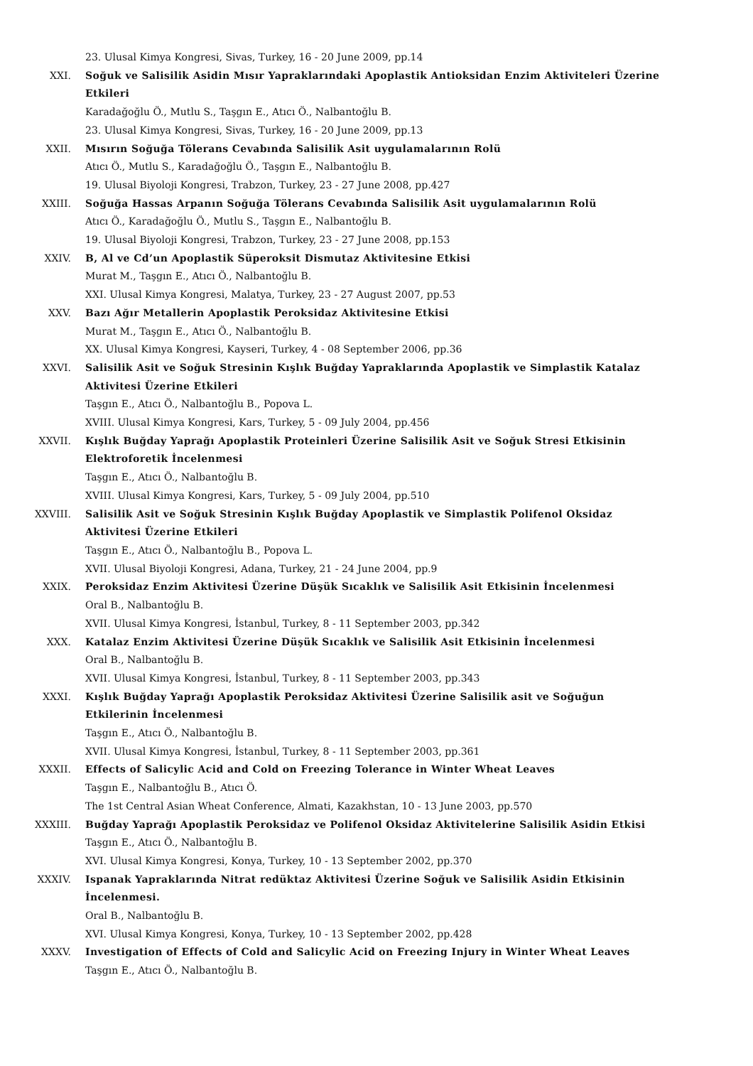23. Ulusal Kimya Kongresi, Sivas, Turkey, 16 - 20 June 2009, pp.14
XXI. Soğuk ve Salisilik Asidin Mısır Yapraklarındaki Apoplastik Antioksidan Enzim Aktiviteleri Üzerine Etkileri
Karadağoğlu Ö., Mutlu S., Taşgın E., Atıcı Ö., Nalbantoğlu B.
23. Ulusal Kimya Kongresi, Sivas, Turkey, 16 - 20 June 2009, pp.13
XXII. Mısırın Soğuğa Tölerans Cevabında Salisilik Asit uygulamalarının Rolü
Atıcı Ö., Mutlu S., Karadağoğlu Ö., Taşgın E., Nalbantoğlu B.
19. Ulusal Biyoloji Kongresi, Trabzon, Turkey, 23 - 27 June 2008, pp.427
XXIII. Soğuğa Hassas Arpanın Soğuğa Tölerans Cevabında Salisilik Asit uygulamalarının Rolü
Atıcı Ö., Karadağoğlu Ö., Mutlu S., Taşgın E., Nalbantoğlu B.
19. Ulusal Biyoloji Kongresi, Trabzon, Turkey, 23 - 27 June 2008, pp.153
XXIV. B, Al ve Cd’un Apoplastik Süperoksit Dismutaz Aktivitesine Etkisi
Murat M., Taşgın E., Atıcı Ö., Nalbantoğlu B.
XXI. Ulusal Kimya Kongresi, Malatya, Turkey, 23 - 27 August 2007, pp.53
XXV. Bazı Ağır Metallerin Apoplastik Peroksidaz Aktivitesine Etkisi
Murat M., Taşgın E., Atıcı Ö., Nalbantoğlu B.
XX. Ulusal Kimya Kongresi, Kayseri, Turkey, 4 - 08 September 2006, pp.36
XXVI. Salisilik Asit ve Soğuk Stresinin Kışlık Buğday Yapraklarında Apoplastik ve Simplastik Katalaz Aktivitesi Üzerine Etkileri
Taşgın E., Atıcı Ö., Nalbantoğlu B., Popova L.
XVIII. Ulusal Kimya Kongresi, Kars, Turkey, 5 - 09 July 2004, pp.456
XXVII. Kışlık Buğday Yaprağı Apoplastik Proteinleri Üzerine Salisilik Asit ve Soğuk Stresi Etkisinin Elektroforetik İncelenmesi
Taşgın E., Atıcı Ö., Nalbantoğlu B.
XVIII. Ulusal Kimya Kongresi, Kars, Turkey, 5 - 09 July 2004, pp.510
XXVIII. Salisilik Asit ve Soğuk Stresinin Kışlık Buğday Apoplastik ve Simplastik Polifenol Oksidaz Aktivitesi Üzerine Etkileri
Taşgın E., Atıcı Ö., Nalbantoğlu B., Popova L.
XVII. Ulusal Biyoloji Kongresi, Adana, Turkey, 21 - 24 June 2004, pp.9
XXIX. Peroksidaz Enzim Aktivitesi Üzerine Düşük Sıcaklık ve Salisilik Asit Etkisinin İncelenmesi
Oral B., Nalbantoğlu B.
XVII. Ulusal Kimya Kongresi, İstanbul, Turkey, 8 - 11 September 2003, pp.342
XXX. Katalaz Enzim Aktivitesi Üzerine Düşük Sıcaklık ve Salisilik Asit Etkisinin İncelenmesi
Oral B., Nalbantoğlu B.
XVII. Ulusal Kimya Kongresi, İstanbul, Turkey, 8 - 11 September 2003, pp.343
XXXI. Kışlık Buğday Yaprağı Apoplastik Peroksidaz Aktivitesi Üzerine Salisilik asit ve Soğuğun Etkilerinin İncelenmesi
Taşgın E., Atıcı Ö., Nalbantoğlu B.
XVII. Ulusal Kimya Kongresi, İstanbul, Turkey, 8 - 11 September 2003, pp.361
XXXII. Effects of Salicylic Acid and Cold on Freezing Tolerance in Winter Wheat Leaves
Taşgın E., Nalbantoğlu B., Atıcı Ö.
The 1st Central Asian Wheat Conference, Almati, Kazakhstan, 10 - 13 June 2003, pp.570
XXXIII. Buğday Yaprağı Apoplastik Peroksidaz ve Polifenol Oksidaz Aktivitelerine Salisilik Asidin Etkisi
Taşgın E., Atıcı Ö., Nalbantoğlu B.
XVI. Ulusal Kimya Kongresi, Konya, Turkey, 10 - 13 September 2002, pp.370
XXXIV. Ispanak Yapraklarında Nitrat redüktaz Aktivitesi Üzerine Soğuk ve Salisilik Asidin Etkisinin İncelenmesi.
Oral B., Nalbantoğlu B.
XVI. Ulusal Kimya Kongresi, Konya, Turkey, 10 - 13 September 2002, pp.428
XXXV. Investigation of Effects of Cold and Salicylic Acid on Freezing Injury in Winter Wheat Leaves
Taşgın E., Atıcı Ö., Nalbantoğlu B.